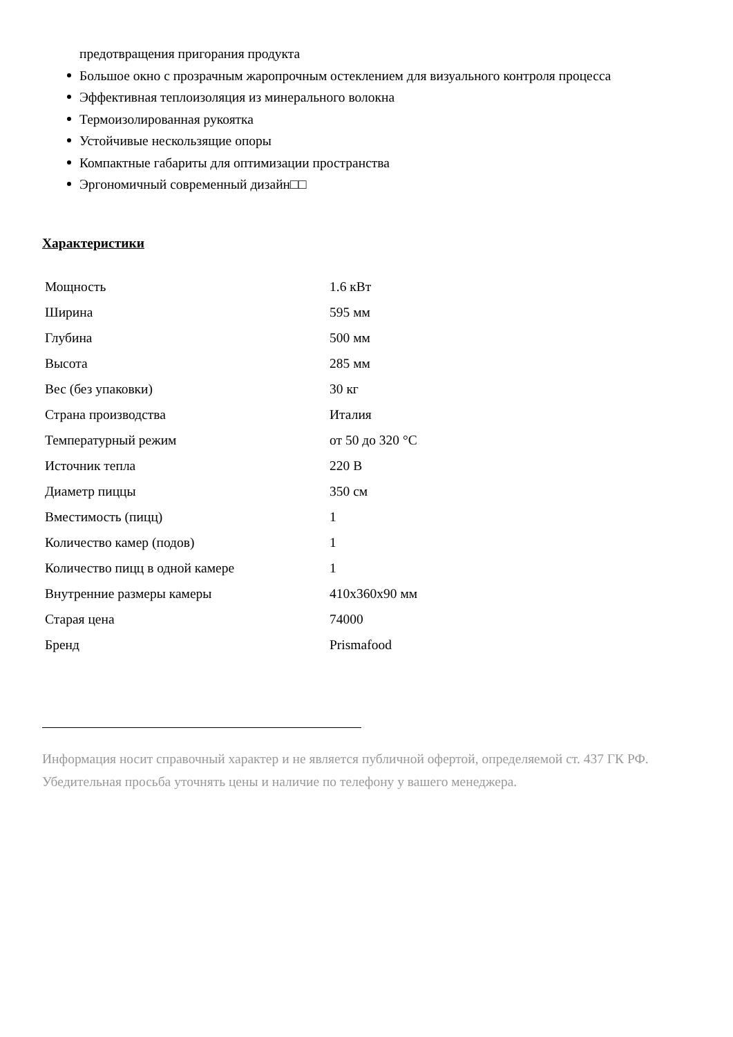предотвращения пригорания продукта
Большое окно с прозрачным жаропрочным остеклением для визуального контроля процесса
Эффективная теплоизоляция из минерального волокна
Термоизолированная рукоятка
Устойчивые нескользящие опоры
Компактные габариты для оптимизации пространства
Эргономичный современный дизайн□□
Характеристики
| Мощность | 1.6 кВт |
| Ширина | 595 мм |
| Глубина | 500 мм |
| Высота | 285 мм |
| Вес (без упаковки) | 30 кг |
| Страна производства | Италия |
| Температурный режим | от 50 до 320 °C |
| Источник тепла | 220 В |
| Диаметр пиццы | 350 см |
| Вместимость (пицц) | 1 |
| Количество камер (подов) | 1 |
| Количество пицц в одной камере | 1 |
| Внутренние размеры камеры | 410x360x90 мм |
| Старая цена | 74000 |
| Бренд | Prismafood |
Информация носит справочный характер и не является публичной офертой, определяемой ст. 437 ГК РФ. Убедительная просьба уточнять цены и наличие по телефону у вашего менеджера.